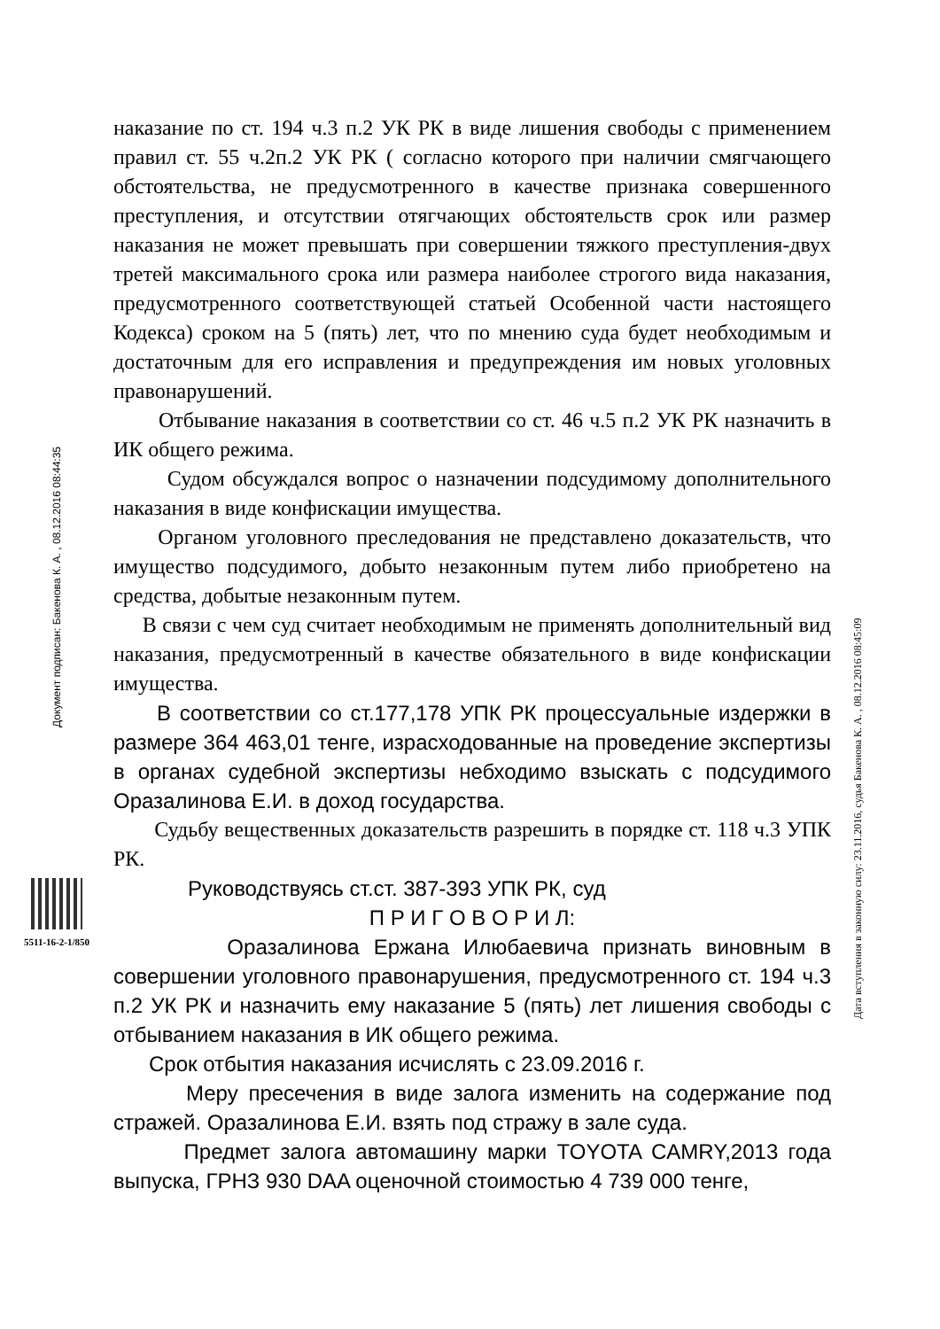Документ подписан: Бакенова К. А. , 08.12.2016 08:44:35
5511-16-2-1/850
наказание по ст. 194 ч.3 п.2 УК РК в виде лишения свободы с применением правил ст. 55 ч.2п.2 УК РК ( согласно которого при наличии смягчающего обстоятельства, не предусмотренного в качестве признака совершенного преступления, и отсутствии отягчающих обстоятельств срок или размер наказания не может превышать при совершении тяжкого преступления-двух третей максимального срока или размера наиболее строгого вида наказания, предусмотренного соответствующей статьей Особенной части настоящего Кодекса) сроком на 5 (пять) лет, что по мнению суда будет необходимым и достаточным для его исправления и предупреждения им новых уголовных правонарушений.
Отбывание наказания в соответствии со ст. 46 ч.5 п.2 УК РК назначить в ИК общего режима.
Судом обсуждался вопрос о назначении подсудимому дополнительного наказания в виде конфискации имущества.
Органом уголовного преследования не представлено доказательств, что имущество подсудимого, добыто незаконным путем либо приобретено на средства, добытые незаконным путем.
В связи с чем суд считает необходимым не применять дополнительный вид наказания, предусмотренный в качестве обязательного в виде конфискации имущества.
В соответствии со ст.177,178 УПК РК процессуальные издержки в размере 364 463,01 тенге, израсходованные на проведение экспертизы в органах судебной экспертизы небходимо взыскать с подсудимого Оразалинова Е.И. в доход государства.
Судьбу вещественных доказательств разрешить в порядке ст. 118 ч.3 УПК РК.
Руководствуясь ст.ст. 387-393 УПК РК, суд
П Р И Г О В О Р И Л:
Оразалинова Ержана Илюбаевича признать виновным в совершении уголовного правонарушения, предусмотренного ст. 194 ч.3 п.2 УК РК и назначить ему наказание 5 (пять) лет лишения свободы с отбыванием наказания в ИК общего режима.
Срок отбытия наказания исчислять с 23.09.2016 г.
Меру пресечения в виде залога изменить на содержание под стражей. Оразалинова Е.И. взять под стражу в зале суда.
Предмет залога автомашину марки TOYOTA CAMRY,2013 года выпуска, ГРНЗ 930 DAA оценочной стоимостью 4 739 000 тенге,
Дата вступления в законную силу: 23.11.2016, судья Бакенова К. А. , 08.12.2016 08:45:09